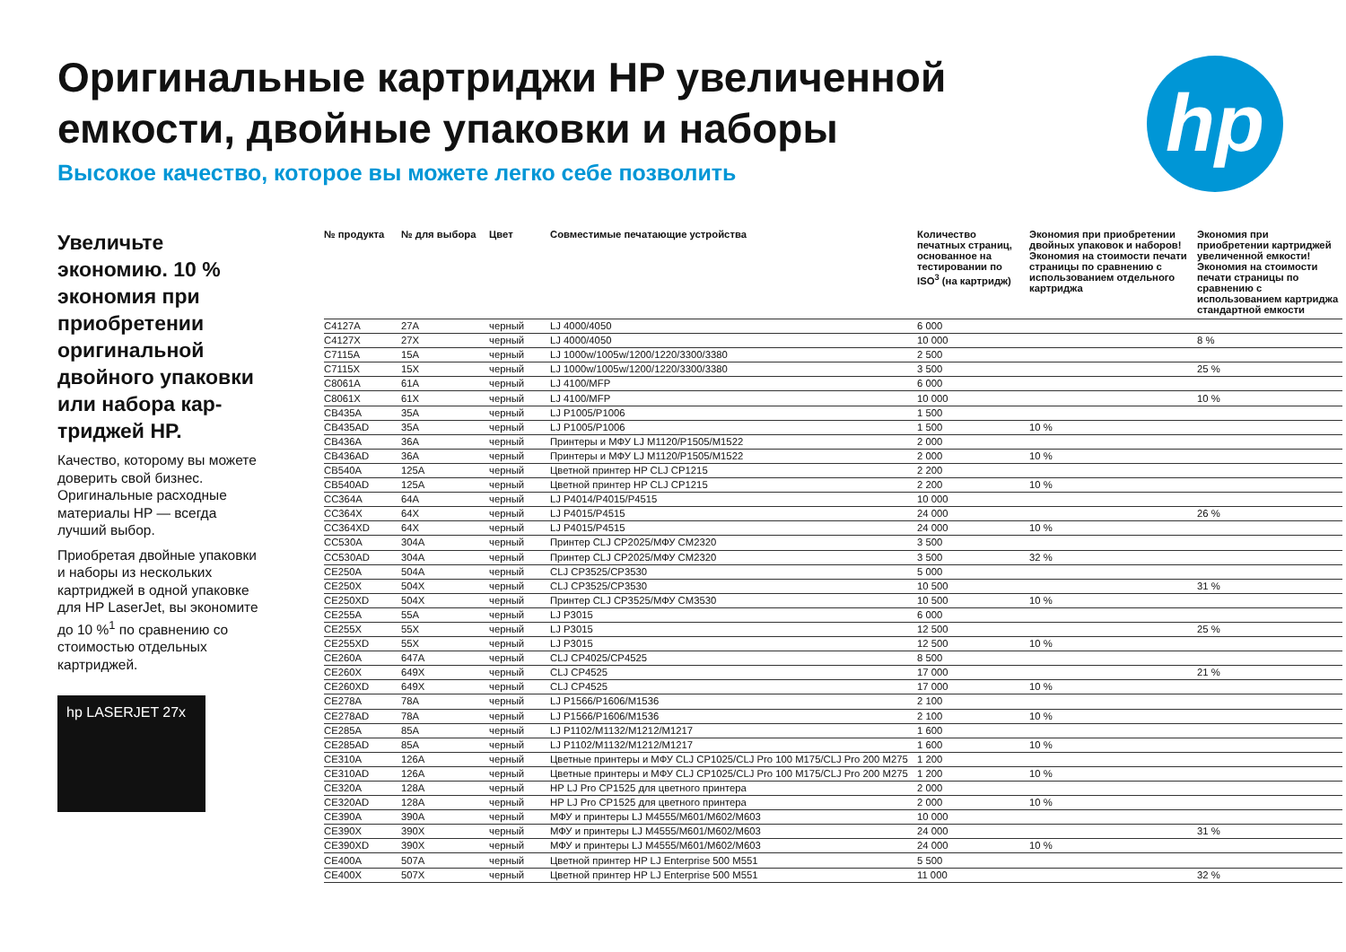Оригинальные картриджи HP увеличенной емкости, двойные упаковки и наборы
Высокое качество, которое вы можете легко себе позволить
hp
Увеличьте экономию. 10 % экономия при приобрете­нии оригиналь­ной двойного упаковки или набора кар­триджей HP.
Качество, которому вы можете доверить свой бизнес. Оригинальные расходные материалы HP — всегда лучший выбор.
Приобретая двойные упаковки и наборы из нескольких картриджей в одной упаковке для HP LaserJet, вы экономите до 10 %<sup>1</sup> по сравнению со стоимостью отдельных картриджей.
hp LASERJET 27x
| № продукта | № для выбора | Цвет | Совместимые печатающие устройства | Количество печатных страниц, основанное на тестировании по ISO<sup>3</sup> (на картридж) | Экономия при приобретении двойных упаковок и наборов! Экономия на стоимости печати страницы по сравнению с использованием отдельного картриджа | Экономия при приобретении картриджей увеличенной емкости! Экономия на стоимости печати страницы по сравнению с использованием картриджа стандартной емкости |
| --- | --- | --- | --- | --- | --- | --- |
| C4127A | 27A | черный | LJ 4000/4050 | 6 000 | | |
| C4127X | 27X | черный | LJ 4000/4050 | 10 000 | | 8 % |
| C7115A | 15A | черный | LJ 1000w/1005w/1200/1220/3300/3380 | 2 500 | | |
| C7115X | 15X | черный | LJ 1000w/1005w/1200/1220/3300/3380 | 3 500 | | 25 % |
| C8061A | 61A | черный | LJ 4100/MFP | 6 000 | | |
| C8061X | 61X | черный | LJ 4100/MFP | 10 000 | | 10 % |
| CB435A | 35A | черный | LJ P1005/P1006 | 1 500 | | |
| CB435AD | 35A | черный | LJ P1005/P1006 | 1 500 | 10 % | |
| CB436A | 36A | черный | Принтеры и МФУ LJ M1120/P1505/M1522 | 2 000 | | |
| CB436AD | 36A | черный | Принтеры и МФУ LJ M1120/P1505/M1522 | 2 000 | 10 % | |
| CB540A | 125A | черный | Цветной принтер HP CLJ CP1215 | 2 200 | | |
| CB540AD | 125A | черный | Цветной принтер HP CLJ CP1215 | 2 200 | 10 % | |
| CC364A | 64A | черный | LJ P4014/P4015/P4515 | 10 000 | | |
| CC364X | 64X | черный | LJ P4015/P4515 | 24 000 | | 26 % |
| CC364XD | 64X | черный | LJ P4015/P4515 | 24 000 | 10 % | |
| CC530A | 304A | черный | Принтер CLJ CP2025/МФУ CM2320 | 3 500 | | |
| CC530AD | 304A | черный | Принтер CLJ CP2025/МФУ CM2320 | 3 500 | 32 % | |
| CE250A | 504A | черный | CLJ CP3525/CP3530 | 5 000 | | |
| CE250X | 504X | черный | CLJ CP3525/CP3530 | 10 500 | | 31 % |
| CE250XD | 504X | черный | Принтер CLJ CP3525/МФУ CM3530 | 10 500 | 10 % | |
| CE255A | 55A | черный | LJ P3015 | 6 000 | | |
| CE255X | 55X | черный | LJ P3015 | 12 500 | | 25 % |
| CE255XD | 55X | черный | LJ P3015 | 12 500 | 10 % | |
| CE260A | 647A | черный | CLJ CP4025/CP4525 | 8 500 | | |
| CE260X | 649X | черный | CLJ CP4525 | 17 000 | | 21 % |
| CE260XD | 649X | черный | CLJ CP4525 | 17 000 | 10 % | |
| CE278A | 78A | черный | LJ P1566/P1606/M1536 | 2 100 | | |
| CE278AD | 78A | черный | LJ P1566/P1606/M1536 | 2 100 | 10 % | |
| CE285A | 85A | черный | LJ P1102/M1132/M1212/M1217 | 1 600 | | |
| CE285AD | 85A | черный | LJ P1102/M1132/M1212/M1217 | 1 600 | 10 % | |
| CE310A | 126A | черный | Цветные принтеры и МФУ CLJ CP1025/CLJ Pro 100 M175/CLJ Pro 200 M275 | 1 200 | | |
| CE310AD | 126A | черный | Цветные принтеры и МФУ CLJ CP1025/CLJ Pro 100 M175/CLJ Pro 200 M275 | 1 200 | 10 % | |
| CE320A | 128A | черный | HP LJ Pro CP1525 для цветного принтера | 2 000 | | |
| CE320AD | 128A | черный | HP LJ Pro CP1525 для цветного принтера | 2 000 | 10 % | |
| CE390A | 390A | черный | МФУ и принтеры LJ M4555/M601/M602/M603 | 10 000 | | |
| CE390X | 390X | черный | МФУ и принтеры LJ M4555/M601/M602/M603 | 24 000 | | 31 % |
| CE390XD | 390X | черный | МФУ и принтеры LJ M4555/M601/M602/M603 | 24 000 | 10 % | |
| CE400A | 507A | черный | Цветной принтер HP LJ Enterprise 500 M551 | 5 500 | | |
| CE400X | 507X | черный | Цветной принтер HP LJ Enterprise 500 M551 | 11 000 | | 32 % |